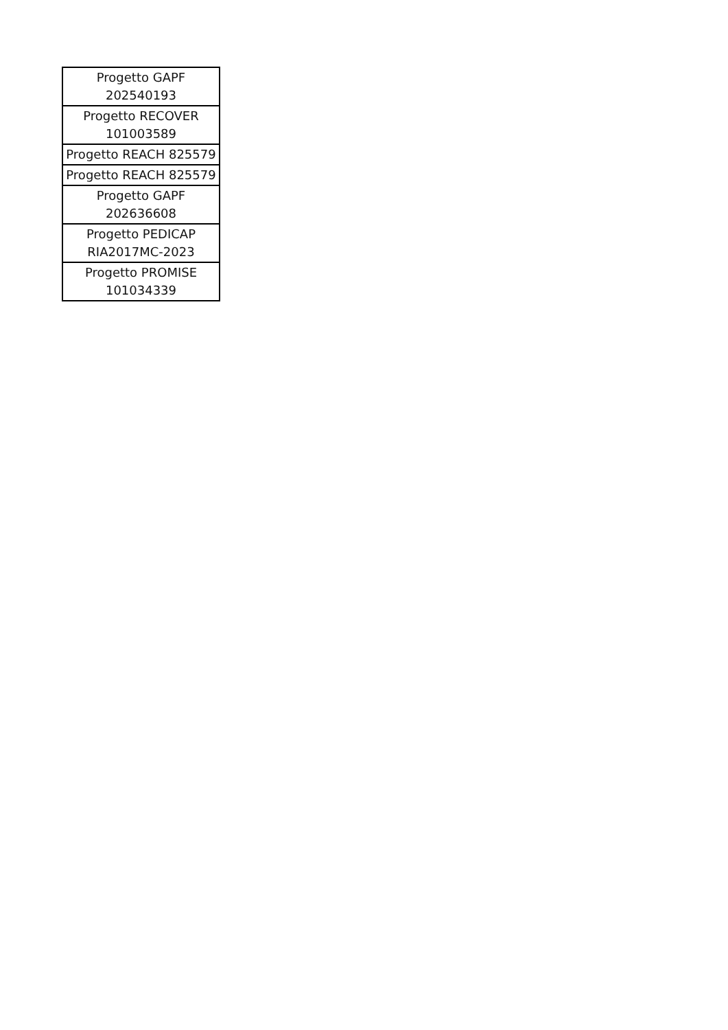| Progetto GAPF 202540193 |
| Progetto RECOVER 101003589 |
| Progetto REACH 825579 |
| Progetto REACH 825579 |
| Progetto GAPF 202636608 |
| Progetto PEDICAP RIA2017MC-2023 |
| Progetto PROMISE 101034339 |